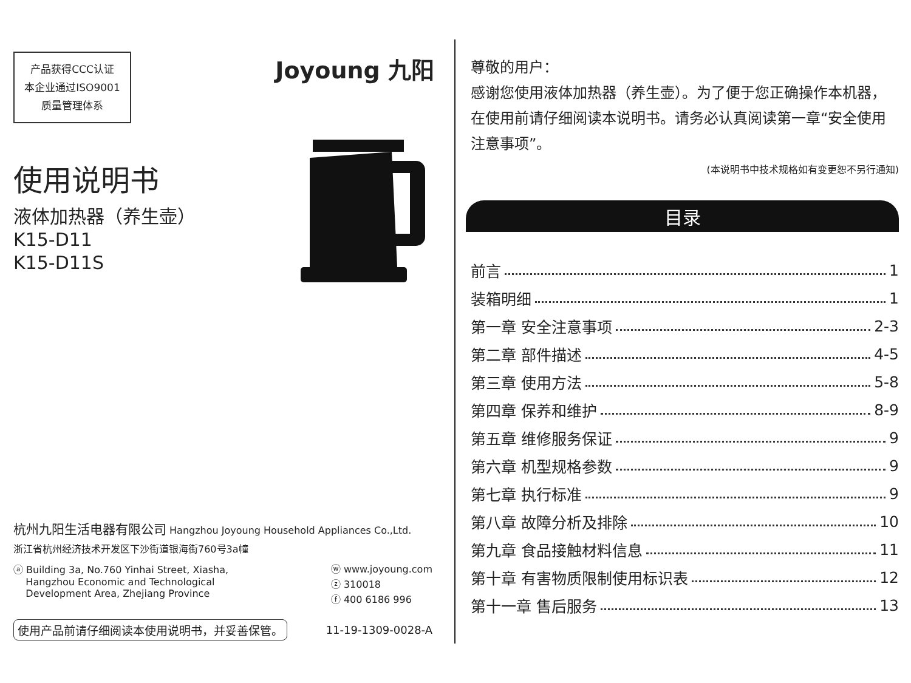产品获得CCC认证
本企业通过ISO9001
质量管理体系
Joyoung 九阳
使用说明书
液体加热器（养生壶）
K15-D11
K15-D11S
杭州九阳生活电器有限公司 Hangzhou Joyoung Household Appliances Co.,Ltd.
浙江省杭州经济技术开发区下沙街道银海街760号3a幢
ⓐ Building 3a, No.760 Yinhai Street, Xiasha,
Hangzhou Economic and Technological
Development Area, Zhejiang Province
ⓦ www.joyoung.com
ⓩ 310018
ⓕ 400 6186 996
使用产品前请仔细阅读本使用说明书，并妥善保管。 11-19-1309-0028-A
尊敬的用户：
感谢您使用液体加热器（养生壶）。为了便于您正确操作本机器，在使用前请仔细阅读本说明书。请务必认真阅读第一章“安全使用注意事项”。
(本说明书中技术规格如有变更恕不另行通知)
目录
前言 1
装箱明细 1
第一章 安全注意事项 2-3
第二章 部件描述 4-5
第三章 使用方法 5-8
第四章 保养和维护 8-9
第五章 维修服务保证 9
第六章 机型规格参数 9
第七章 执行标准 9
第八章 故障分析及排除 10
第九章 食品接触材料信息 11
第十章 有害物质限制使用标识表 12
第十一章 售后服务 13